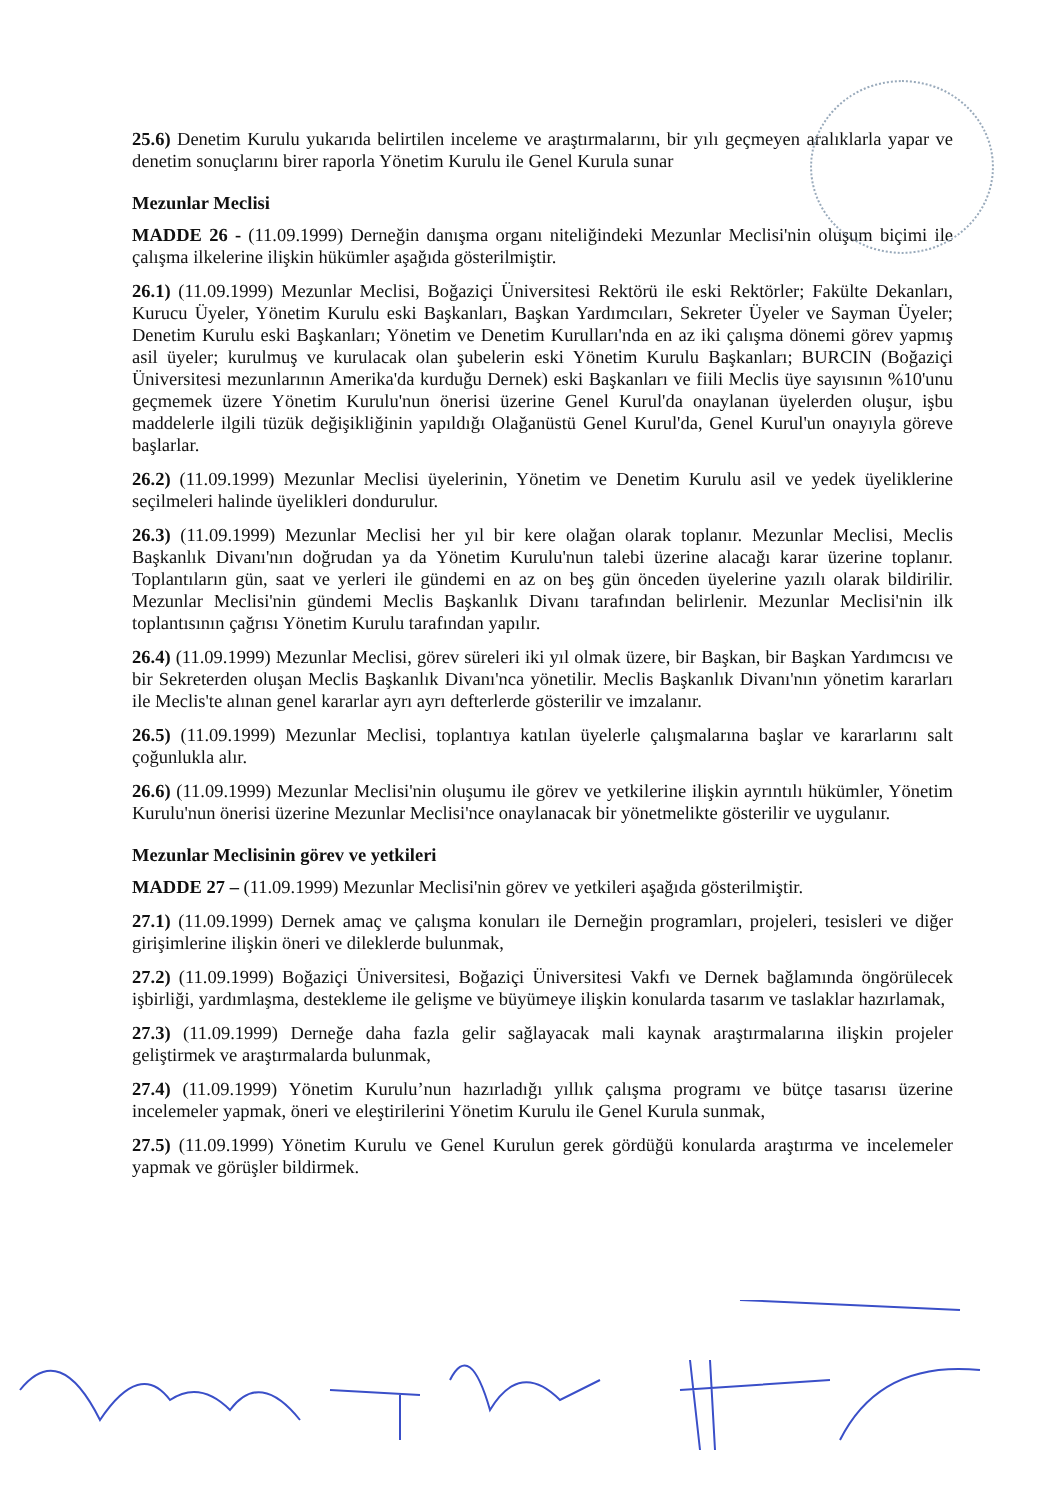25.6) Denetim Kurulu yukarıda belirtilen inceleme ve araştırmalarını, bir yılı geçmeyen aralıklarla yapar ve denetim sonuçlarını birer raporla Yönetim Kurulu ile Genel Kurula sunar
Mezunlar Meclisi
MADDE 26 - (11.09.1999) Derneğin danışma organı niteliğindeki Mezunlar Meclisi'nin oluşum biçimi ile çalışma ilkelerine ilişkin hükümler aşağıda gösterilmiştir.
26.1) (11.09.1999) Mezunlar Meclisi, Boğaziçi Üniversitesi Rektörü ile eski Rektörler; Fakülte Dekanları, Kurucu Üyeler, Yönetim Kurulu eski Başkanları, Başkan Yardımcıları, Sekreter Üyeler ve Sayman Üyeler; Denetim Kurulu eski Başkanları; Yönetim ve Denetim Kurulları'nda en az iki çalışma dönemi görev yapmış asil üyeler; kurulmuş ve kurulacak olan şubelerin eski Yönetim Kurulu Başkanları; BURCIN (Boğaziçi Üniversitesi mezunlarının Amerika'da kurduğu Dernek) eski Başkanları ve fiili Meclis üye sayısının %10'unu geçmemek üzere Yönetim Kurulu'nun önerisi üzerine Genel Kurul'da onaylanan üyelerden oluşur, işbu maddelerle ilgili tüzük değişikliğinin yapıldığı Olağanüstü Genel Kurul'da, Genel Kurul'un onayıyla göreve başlarlar.
26.2) (11.09.1999) Mezunlar Meclisi üyelerinin, Yönetim ve Denetim Kurulu asil ve yedek üyeliklerine seçilmeleri halinde üyelikleri dondurulur.
26.3) (11.09.1999) Mezunlar Meclisi her yıl bir kere olağan olarak toplanır. Mezunlar Meclisi, Meclis Başkanlık Divanı'nın doğrudan ya da Yönetim Kurulu'nun talebi üzerine alacağı karar üzerine toplanır. Toplantıların gün, saat ve yerleri ile gündemi en az on beş gün önceden üyelerine yazılı olarak bildirilir. Mezunlar Meclisi'nin gündemi Meclis Başkanlık Divanı tarafından belirlenir. Mezunlar Meclisi'nin ilk toplantısının çağrısı Yönetim Kurulu tarafından yapılır.
26.4) (11.09.1999) Mezunlar Meclisi, görev süreleri iki yıl olmak üzere, bir Başkan, bir Başkan Yardımcısı ve bir Sekreterden oluşan Meclis Başkanlık Divanı'nca yönetilir. Meclis Başkanlık Divanı'nın yönetim kararları ile Meclis'te alınan genel kararlar ayrı ayrı defterlerde gösterilir ve imzalanır.
26.5) (11.09.1999) Mezunlar Meclisi, toplantıya katılan üyelerle çalışmalarına başlar ve kararlarını salt çoğunlukla alır.
26.6) (11.09.1999) Mezunlar Meclisi'nin oluşumu ile görev ve yetkilerine ilişkin ayrıntılı hükümler, Yönetim Kurulu'nun önerisi üzerine Mezunlar Meclisi'nce onaylanacak bir yönetmelikte gösterilir ve uygulanır.
Mezunlar Meclisinin görev ve yetkileri
MADDE 27 – (11.09.1999) Mezunlar Meclisi'nin görev ve yetkileri aşağıda gösterilmiştir.
27.1) (11.09.1999) Dernek amaç ve çalışma konuları ile Derneğin programları, projeleri, tesisleri ve diğer girişimlerine ilişkin öneri ve dileklerde bulunmak,
27.2) (11.09.1999) Boğaziçi Üniversitesi, Boğaziçi Üniversitesi Vakfı ve Dernek bağlamında öngörülecek işbirliği, yardımlaşma, destekleme ile gelişme ve büyümeye ilişkin konularda tasarım ve taslaklar hazırlamak,
27.3) (11.09.1999) Derneğe daha fazla gelir sağlayacak mali kaynak araştırmalarına ilişkin projeler geliştirmek ve araştırmalarda bulunmak,
27.4) (11.09.1999) Yönetim Kurulu’nun hazırladığı yıllık çalışma programı ve bütçe tasarısı üzerine incelemeler yapmak, öneri ve eleştirilerini Yönetim Kurulu ile Genel Kurula sunmak,
27.5) (11.09.1999) Yönetim Kurulu ve Genel Kurulun gerek gördüğü konularda araştırma ve incelemeler yapmak ve görüşler bildirmek.